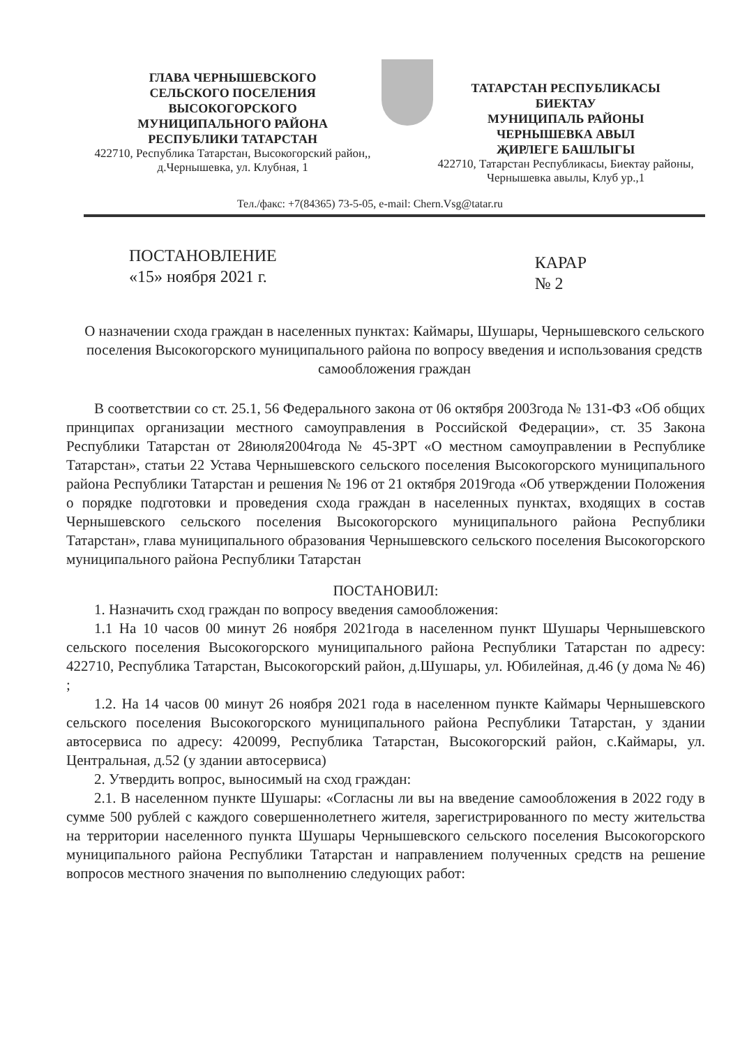ГЛАВА ЧЕРНЫШЕВСКОГО
СЕЛЬСКОГО ПОСЕЛЕНИЯ
ВЫСОКОГОРСКОГО
МУНИЦИПАЛЬНОГО РАЙОНА
РЕСПУБЛИКИ ТАТАРСТАН
422710, Республика Татарстан, Высокогорский район,,
д.Чернышевка, ул. Клубная, 1
ТАТАРСТАН РЕСПУБЛИКАСЫ
БИЕКТАУ
МУНИЦИПАЛЬ РАЙОНЫ
ЧЕРНЫШЕВКА АВЫЛ
ҖИРЛЕГЕ БАШЛЫГЫ
422710, Татарстан Республикасы, Биектау районы,
Чернышевка авылы, Клуб ур.,1
Тел./факс: +7(84365) 73-5-05, e-mail: Chern.Vsg@tatar.ru
ПОСТАНОВЛЕНИЕ
«15» ноября 2021 г.
КАРАР
№ 2
О назначении схода граждан в населенных пунктах: Каймары, Шушары, Чернышевского сельского поселения Высокогорского муниципального района по вопросу введения и использования средств самообложения граждан
В соответствии со ст. 25.1, 56 Федерального закона от 06 октября 2003года № 131-ФЗ «Об общих принципах организации местного самоуправления в Российской Федерации», ст. 35 Закона Республики Татарстан от 28июля2004года № 45-ЗРТ «О местном самоуправлении в Республике Татарстан», статьи 22 Устава Чернышевского сельского поселения Высокогорского муниципального района Республики Татарстан и решения № 196 от 21 октября 2019года «Об утверждении Положения о порядке подготовки и проведения схода граждан в населенных пунктах, входящих в состав Чернышевского сельского поселения Высокогорского муниципального района Республики Татарстан», глава муниципального образования Чернышевского сельского поселения Высокогорского муниципального района Республики Татарстан
ПОСТАНОВИЛ:
1. Назначить сход граждан по вопросу введения самообложения:
1.1 На 10 часов 00 минут 26 ноября 2021года в населенном пункт Шушары Чернышевского сельского поселения Высокогорского муниципального района Республики Татарстан по адресу: 422710, Республика Татарстан, Высокогорский район, д.Шушары, ул. Юбилейная, д.46 (у дома № 46) ;
1.2. На 14 часов 00 минут 26 ноября 2021 года в населенном пункте Каймары Чернышевского сельского поселения Высокогорского муниципального района Республики Татарстан, у здании автосервиса по адресу: 420099, Республика Татарстан, Высокогорский район, с.Каймары, ул. Центральная, д.52 (у здании автосервиса)
2. Утвердить вопрос, выносимый на сход граждан:
2.1. В населенном пункте Шушары: «Согласны ли вы на введение самообложения в 2022 году в сумме 500 рублей с каждого совершеннолетнего жителя, зарегистрированного по месту жительства на территории населенного пункта Шушары Чернышевского сельского поселения Высокогорского муниципального района Республики Татарстан и направлением полученных средств на решение вопросов местного значения по выполнению следующих работ: